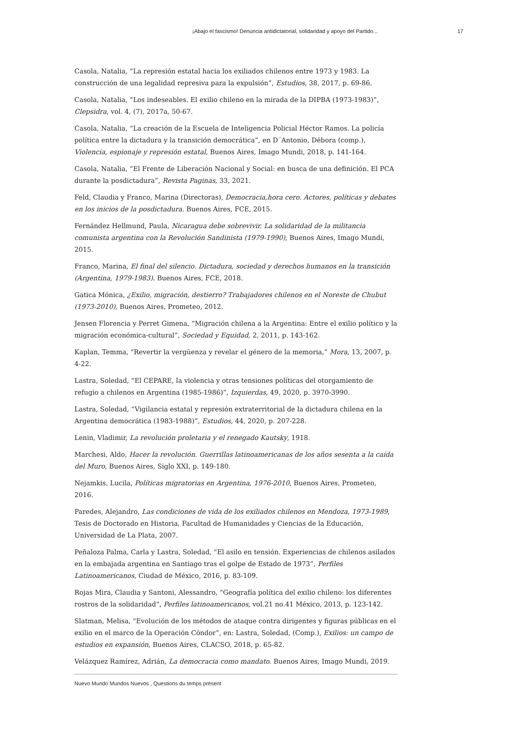¡Abajo el fascismo! Denuncia antidictatorial, solidaridad y apoyo del Partido... 17
Casola, Natalia, “La represión estatal hacia los exiliados chilenos entre 1973 y 1983. La construcción de una legalidad represiva para la expulsión”, Estudios, 38, 2017, p. 69-86.
Casola, Natalia, “Los indeseables. El exilio chileno en la mirada de la DIPBA (1973-1983)”, Clepsidra, vol. 4, (7), 2017a, 50-67.
Casola, Natalia, “La creación de la Escuela de Inteligencia Policial Héctor Ramos. La policía política entre la dictadura y la transición democrática”, en D´Antonio, Débora (comp.), Violencia, espionaje y represión estatal, Buenos Aires, Imago Mundi, 2018, p. 141-164.
Casola, Natalia, “El Frente de Liberación Nacional y Social: en busca de una definición. El PCA durante la posdictadura”, Revista Paginas, 33, 2021.
Feld, Claudia y Franco, Marina (Directoras), Democracia,hora cero. Actores, políticas y debates en los inicios de la posdictadura. Buenos Aires, FCE, 2015.
Fernández Hellmund, Paula, Nicaragua debe sobrevivir. La solidaridad de la militancia comunista argentina con la Revolución Sandinista (1979-1990), Buenos Aires, Imago Mundi, 2015.
Franco, Marina, El final del silencio. Dictadura, sociedad y derechos humanos en la transición (Argentina, 1979-1983). Buenos Aires, FCE, 2018.
Gatica Mónica, ¿Exilio, migración, destierro? Trabajadores chilenos en el Noreste de Chubut (1973-2010), Buenos Aires, Prometeo, 2012.
Jensen Florencia y Perret Gimena, “Migración chilena a la Argentina: Entre el exilio político y la migración económica-cultural”, Sociedad y Equidad, 2, 2011, p. 143-162.
Kaplan, Temma, “Revertir la vergüenza y revelar el género de la memoria,” Mora, 13, 2007, p. 4-22.
Lastra, Soledad, “El CEPARE, la violencia y otras tensiones políticas del otorgamiento de refugio a chilenos en Argentina (1985-1986)”, Izquierdas, 49, 2020, p. 3970-3990.
Lastra, Soledad, “Vigilancia estatal y represión extraterritorial de la dictadura chilena en la Argentina democrática (1983-1988)”, Estudios, 44, 2020, p. 207-228.
Lenin, Vladimir, La revolución proletaria y el renegado Kautsky, 1918.
Marchesi, Aldo, Hacer la revolución. Guerrillas latinoamericanas de los años sesenta a la caída del Muro, Buenos Aires, Siglo XXI, p. 149-180.
Nejamkis, Lucila, Políticas migratorias en Argentina, 1976-2010, Buenos Aires, Prometeo, 2016.
Paredes, Alejandro, Las condiciones de vida de los exiliados chilenos en Mendoza, 1973-1989, Tesis de Doctorado en Historia, Facultad de Humanidades y Ciencias de la Educación, Universidad de La Plata, 2007.
Peñaloza Palma, Carla y Lastra, Soledad, “El asilo en tensión. Experiencias de chilenos asilados en la embajada argentina en Santiago tras el golpe de Estado de 1973”, Perfiles Latinoamericanos, Ciudad de México, 2016, p. 83-109.
Rojas Mira, Claudia y Santoni, Alessandro, “Geografía política del exilio chileno: los diferentes rostros de la solidaridad”, Perfiles latinoamericanos, vol.21 no.41 México, 2013, p. 123-142.
Slatman, Melisa, “Evolución de los métodos de ataque contra dirigentes y figuras públicas en el exilio en el marco de la Operación Cóndor”, en: Lastra, Soledad, (Comp.), Exilios: un campo de estudios en expansión, Buenos Aires, CLACSO, 2018, p. 65-82.
Velázquez Ramírez, Adrián, La democracia como mandato. Buenos Aires, Imago Mundi, 2019.
Nuevo Mundo Mundos Nuevos , Questions du temps présent